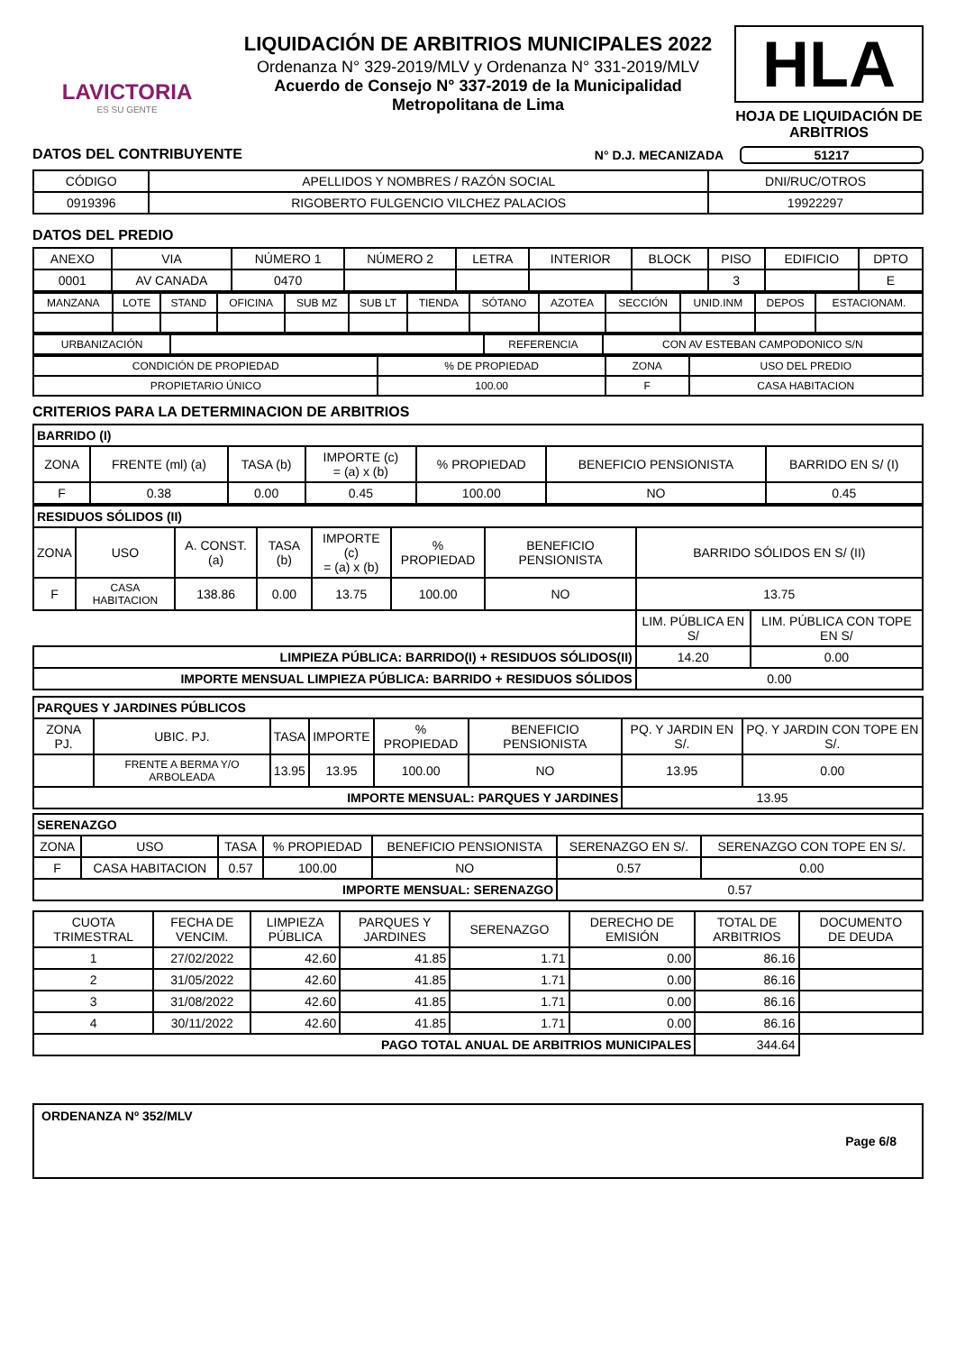LAVICTORIA
ES SU GENTE
LIQUIDACIÓN DE ARBITRIOS MUNICIPALES 2022
Ordenanza N° 329-2019/MLV y Ordenanza N° 331-2019/MLV
Acuerdo de Consejo N° 337-2019 de la Municipalidad
Metropolitana de Lima
HLA
HOJA DE LIQUIDACIÓN DE ARBITRIOS
DATOS DEL CONTRIBUYENTE N° D.J. MECANIZADA 51217
| CÓDIGO | APELLIDOS Y NOMBRES / RAZÓN SOCIAL | DNI/RUC/OTROS |
| --- | --- | --- |
| 0919396 | RIGOBERTO FULGENCIO VILCHEZ PALACIOS | 19922297 |
DATOS DEL PREDIO
| ANEXO | VIA | NÚMERO 1 | NÚMERO 2 | LETRA | INTERIOR | BLOCK | PISO | EDIFICIO | DPTO |
| --- | --- | --- | --- | --- | --- | --- | --- | --- | --- |
| 0001 | AV CANADA | 0470 | | | | | 3 | | E |
| MANZANA | LOTE | STAND | OFICINA | SUB MZ | SUB LT | TIENDA | SÓTANO | AZOTEA | SECCIÓN | UNID.INM | DEPOS | ESTACIONAM. |
| --- | --- | --- | --- | --- | --- | --- | --- | --- | --- | --- | --- | --- |
| URBANIZACIÓN | | REFERENCIA | CON AV ESTEBAN CAMPODONICO S/N |
| CONDICIÓN DE PROPIEDAD | % DE PROPIEDAD | ZONA | USO DEL PREDIO |
| --- | --- | --- | --- |
| PROPIETARIO ÚNICO | 100.00 | F | CASA HABITACION |
CRITERIOS PARA LA DETERMINACION DE ARBITRIOS
| BARRIDO (I) | | | | | | |
| ZONA | FRENTE (ml) (a) | TASA (b) | IMPORTE (c) = (a) x (b) | % PROPIEDAD | BENEFICIO PENSIONISTA | BARRIDO EN S/ (I) |
| F | 0.38 | 0.00 | 0.45 | 100.00 | NO | 0.45 |
| RESIDUOS SÓLIDOS (II) | | | | | | | | |
| ZONA | USO | A. CONST. (a) | TASA (b) | IMPORTE (c) = (a) x (b) | % PROPIEDAD | BENEFICIO PENSIONISTA | BARRIDO SÓLIDOS EN S/ (II) | |
| F | CASA HABITACION | 138.86 | 0.00 | 13.75 | 100.00 | NO | 13.75 | |
| | | | | | | | LIM. PÚBLICA EN S/ | LIM. PÚBLICA CON TOPE EN S/ |
| LIMPIEZA PÚBLICA: BARRIDO(I) + RESIDUOS SÓLIDOS(II) | | | | | | | 14.20 | 0.00 |
| IMPORTE MENSUAL LIMPIEZA PÚBLICA: BARRIDO + RESIDUOS SÓLIDOS | | | | | | | 0.00 | |
| PARQUES Y JARDINES PÚBLICOS | | | | | | | |
| ZONA PJ. | UBIC. PJ. | TASA | IMPORTE | % PROPIEDAD | BENEFICIO PENSIONISTA | PQ. Y JARDIN EN S/. | PQ. Y JARDIN CON TOPE EN S/. |
| | FRENTE A BERMA Y/O ARBOLEADA | 13.95 | 13.95 | 100.00 | NO | 13.95 | 0.00 |
| IMPORTE MENSUAL: PARQUES Y JARDINES | | | | | | 13.95 | |
| SERENAZGO | | | | | | |
| ZONA | USO | TASA | % PROPIEDAD | BENEFICIO PENSIONISTA | SERENAZGO EN S/. | SERENAZGO CON TOPE EN S/. |
| F | CASA HABITACION | 0.57 | 100.00 | NO | 0.57 | 0.00 |
| IMPORTE MENSUAL: SERENAZGO | | | | | 0.57 | |
| CUOTA TRIMESTRAL | FECHA DE VENCIM. | LIMPIEZA PÚBLICA | PARQUES Y JARDINES | SERENAZGO | DERECHO DE EMISIÓN | TOTAL DE ARBITRIOS | DOCUMENTO DE DEUDA |
| --- | --- | --- | --- | --- | --- | --- | --- |
| 1 | 27/02/2022 | 42.60 | 41.85 | 1.71 | 0.00 | 86.16 | |
| 2 | 31/05/2022 | 42.60 | 41.85 | 1.71 | 0.00 | 86.16 | |
| 3 | 31/08/2022 | 42.60 | 41.85 | 1.71 | 0.00 | 86.16 | |
| 4 | 30/11/2022 | 42.60 | 41.85 | 1.71 | 0.00 | 86.16 | |
| PAGO TOTAL ANUAL DE ARBITRIOS MUNICIPALES | | | | | | 344.64 | |
ORDENANZA Nº 352/MLV
Page 6/8